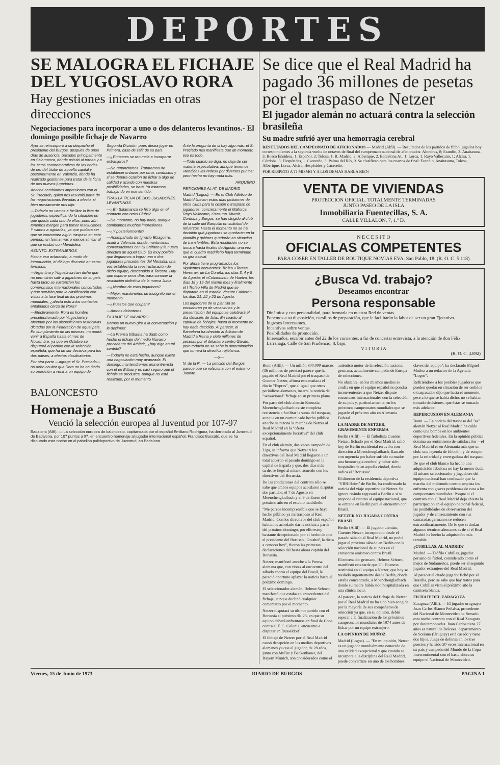DEPORTES
SE MALOGRA EL FICHAJE DEL YUGOSLAVO RORA
Hay gestiones iniciadas en otras direcciones
Negociaciones para incorporar a uno o dos delanteros levantinos.- El domingo posible fichaje de Navarro
Ayer se reincorporó a su despacho el presidente del Burgos, después de unos días de ausencia, pasados principalmente en Salamanca, donde asistió al torneo y a los actos conmemorativos de las bodas de oro del titular de aquella capital y posteriormente en Valencia, donde ha realizado gestiones para tratar de la ficha de dos nuevos jugadores.
Anoche cambiamos impresiones con el Sr. Preciado, quien nos resumió parte de las negociaciones llevadas a efecto, si bien previamente nos dijo:
—Todavía no vamos a facilitar la lista de jugadores, especificando la situación en que queda cada uno de ellos, pues aún tenemos margen para tomar resoluciones. Y vamos a agotarlas, ya que pudiera ser que se concretara algún traspaso en este periodo, en forma más o menos similar al que se realizó con Mendiolea.
ASUNTO: EXTRANJEROS
Hecha esa aclaración, a modo de introducción, el diálogo discurrió en estos términos:
—Argentina y Yugoslavia han dicho que no permitirán salir a jugadores de su país hasta tanto se sustencien los compromisos internacionales concertados y que servirán para la clasificación con vistas a la fase final de los próximos mundiales, ¿afecta esto a los contactos entablados cerca de Rora?
—Efectivamente, Rora es hombre preseleccionado por Yugoslavia y afectado por las disposiciones restrictivas dictadas por la Federación de aquel país. En cumplimiento de las mismas, no podrá venir a España hasta el mes de Noviembre, ya que en Octubre se disputará el partido con la selección española, que ha de ser decisiva para los dos países, a efectos clasificatorios.
Por otra parte —agrega el Sr. Preciado— no debo ocultar que Rora no ha ocultado su oposición a venir a un equipo de Segunda División, pues desea jugar en Primera, caso de salir de su país.
—¿Entonces se renuncia a incorporar extranjeros?
—No renunciamos. Trataremos de establecer enlaces por otros conductos y si se depara ocasión de fichar a algo de calidad y acorde con nuestras posibilidades, se hará. Ya estamos trabajando en ese sentido.
TRAS LA FICHA DE DOS JUGADORES LEVANTINOS
—¿En Salamanca se hizo algo en el contacto con otros Clubs?
—De momento, no hay nada, aunque cambiamos muchas impresiones.
—¿Y posteriormente?
—Acompañado de Ignacio Elzaguirre, acudí a Valencia, donde mantuvimos conversaciones con Di Stéfano y la nueva directiva de aquel Club. Es muy posible que lleguemos a lograr uno o dos jugadores procedentes del Mestalla, una vez establecida la reestructuración de dicho equipo, descendido a Tercera. Hay que esperar unos días para conocer la resolución definitiva de la nueva Junta.
—¿Nombre de esos jugadores?
—Mejor, mantenerles de incógnito por el momento.
—¿Puestos que ocupan?
—Ambos delanteros.
FICHAJE DE NAVARRO
Damos un nuevo giro a la conversación y le decimos:
—La Prensa bilbaína ha dado como hecho el fichaje del medio Navarro, procedente del Athlétic, ¿hay algo en tal sentido?
—Todavía no está hecho, aunque existe una negociación muy avanzada. El domingo mantendremos una entrevista con él en Bilbao y es casi seguro que el fichaje se produzca, aunque no está realizado, por el momento.
Ante la pregunta de si hay algo más, el Sr. Preciado nos manifiesta que de momento eso es todo.
—Todo cuanto se diga, no deja de ser materia especulativa, aunque tenemos «tendidas las redes» por diversos puntos; pero hecho no hay nada más.
ARQUERO
PETICIONES AL AT. DE MADRID
Madrid (Logos). — En el Club Atlético de Madrid llueven estos días peticiones de otros clubs para la cesión o traspaso de jugadores, concretamente el Mallorca, Rayo Vallecano, Osasuna, Murcia, Córdoba y Burgos, se han dirigido al club de la calle del Barquillo en solicitud de refuerzos. Hasta el momento no se ha decidido qué jugadores se quedarán en la plantilla y quiénes quedarán en situación de transferibles. Esta resolución no se tomará hasta finales de Agosto, una vez que el cuadro madrileño haya terminado su gira estival.
Por ahora tiene programados los siguientes encuentros: Trofeo «Teresa Herrera», de La Coruña, los días 3, 4 y 5 de Agosto; el «Colombino» de Huelva, los días 18 y 19 del mismo mes y finalmente el I Trofeo Villa de Madrid que se disputará en el estadio Vicente Calderón los días 21, 22 y 23 de Agosto.
Los jugadores de la plantilla se encuentran ya de vacaciones y la presentación del equipo se celebrará el día dieciséis de Julio. En cuanto al capítulo de fichajes, hasta el momento no hay nada decidido. Al parecer, el Barcelona ha ofrecido al Atlético de Madrid a Reina y siete millones de pesetas por el delantero centro Gárate, pero todavía no se sabe la determinación que tomará la directiva rojiblanca.
—o—
N. de la R. — La petición del Burgos parece que se relaciona con el extremo Juanito.
BALONCESTO
Homenaje a Buscató
Venció la selección europea al Juventud por 107-97
Badalona (Alfil). — La selección europea de baloncesto, capitaneada por el español Emiliano Rodríguez, ha derrotado al Juventud de Badalona, por 107 puntos a 97, en encuentro homenaje al jugador internacional español, Francisco Buscató, que se ha disputado esta noche en el pabellón polideportivo de Juventud, en Badalona.
Se dice que el Real Madrid ha pagado 36 millones de pesetas por el traspaso de Netzer
El jugador alemán no actuará contra la selección brasileña
Su madre sufrió ayer una hemorragia cerebral
RESULTADOS DEL CAMPEONATO DE AFICIONADOS — Madrid (Alfil). — Resultados de los partidos de fútbol jugados hoy correspondientes a la segunda vuelta de octavos de final del campeonato nacional de aficionados: Alondras, 0; Erandio, 3. Anaitasuna, 3; Bosco Ensidesa, 1. Español, 3; Tolosa, 1. R. Madrid, 2; Alberique, 2. Barcelona At., 1; Lorca, 1. Rayo Vallecano, 1; Alcira, 1. Córdoba, 3; Hespérides, 1. Cacereño, 3; Palma del Río, 0. Se clasifican para los cuartos de final: Erandio, Anaitasuna, Tolosa, Alberique, Lorca, Alcira, Hespérides y Cacereño.
POR RESPETO A TI MISMO Y A LOS DEMAS HABLA BIEN
VENTA DE VIVIENDAS
PROTECCION OFICIAL. TOTALMENTE TERMINADAS
JUNTO PASEO DE LA ISLA
Inmobiliaria Fuentecillas, S. A.
CALLE VILLALON, 7, 1.º D.
N E C E S I T O
OFICIALAS COMPETENTES
PARA COSER EN TALLER DE BOUTIQUE NOVIAS EVA. San Pablo, 18. (R. O. C. 5.118)
¿Busca Vd. trabajo?
Deseamos encontrar
Persona responsable
Dinámica y con personalidad, para formarla en nuestra Red de ventas.
Ponemos a su disposición, cursillos de preparación, que le facilitarán la labor de ser un gran Ejecutivo.
Ingresos interesantes.
Incentivos sobre ventas.
Posibilidades de promoción.
Interesados, escribir antes del 22 de los corrientes, a fin de concertar entrevista, a la atención de don Félix Larrañaga. Calle de San Prudencio, 8, bajo.
V I T O R I A
(R. O. C. 4.892)
Bonn (Alfil). — Un millón 800.000 marcos (36 millones de pesetas) parece que ha pagado el Real Madrid por el traspaso de Guenter Netzer, afirma esta mañana el diario "Expres", que al igual que otros periódicos alemanes, inserta la noticia del "sensacional" fichaje en su primera plana.
Por parte del club alemán Borussia Moenchengladbach existe completa resistencia a facilitar la suma del traspaso, aunque en un comunicado hecho público anoche se razona la marcha de Netzer al Real Madrid en la "oferta excepcionalmente lucrativa" del club español.
En el club alemán, dos veces campeón de Liga, se informa que Netzer y los directivos del Real Madrid llegaron a un total acuerdo el pasado domingo en la capital de España y que, dos días más tarde, se llegó al mismo acuerdo con los directivos del Borussia.
De las condiciones del contrato sólo se sabe que ambos equipos acordaron disputar dos partidos, el 7 de Agosto en Moenchengladbach y el 9 de Enero del próximo año en el estadio madrileño.
"Me parece incomprensible que se haya hecho público ya mi traspaso al Real Madrid. Con los directivos del club español habíamos acordado dar la noticia a partir del próximo domingo, por ello estoy bastante decepcionado por el hecho de que el presidente del Borussia, Grashof, la diera a conocer hoy", fueron las primeras declaraciones del hasta ahora capitán del Borussia.
Netzer, manifestó anoche a la Prensa alemana que, con vistas al encuentro del sábado contra el equipo del Brasil, le pareció oportuno aplazar la noticia hasta el próximo domingo.
El seleccionador alemán, Helmut Schoen, manifestó que estaba en antecedentes del fichaje, aunque declinó cualquier comentario por el momento.
Netzer disputará su último partido con el Borussia el próximo día 23, en que su equipo deberá enfrentarse en final de Copa contra el F. C. Colonia, encuentro a disputar en Dusseldorf.
El fichaje de Netzer por el Real Madrid causó decepción en los medios deportivos alemanes ya que el jugador, de 28 años, junto con Müller y Beckenbauer, del Bayern Munich, son considerados como el auténtico motor de la selección nacional germana, actualmente campeón de Europa de selecciones.
No obstante, en los mismos medios se confía en que el equipo español no pondrá inconvenientes a que Netzer dispute encuentros internacionales con la selección de su país y, particularmente, en los próximos campeonatos mundiales que se jugarán el próximo año en Alemania Federal.
LA MADRE DE NETZER, GRAVEMENTE ENFERMA
Berlín (Alfil). — El futbolista Guenter Netzer, fichado por el Real Madrid, salió hoy de Berlín occidental en avión con dirección a Moenchengladbach, llamado con urgencia por haber sufrido su madre una hemorragia cerebral y haber sido hospitalizada en aquella ciudad, donde radica el "Borussia".
El director de la residencia deportiva "VBB-Heim" de Berlín, ha confirmado la noticia del viaje repentino de Netzer. Se ignora cuándo regresará a Berlín o si se propone el retorno al equipo nacional, que se entrena en Berlín para el encuentro con Brasil.
NETZER NO JUGARA CONTRA BRASIL
Berlín (Alfil). — El jugador alemán, Guenter Netzer, incorporado desde el pasado sábado al Real Madrid, no podrá jugar el próximo sábado en Berlín con la selección nacional de su país en el encuentro amistoso contra Brasil.
El entrenador germano, Helmut Schoen, manifestó esta tarde que Uli Hoeness sustituirá en el equipo a Netzer, que hoy se trasladó urgentemente desde Berlín, donde estaba concentrado, a Moenchengladbach donde su madre había sido hospitalizada en una clínica local.
Al parecer, la noticia del fichaje de Netzer por el Real Madrid no ha sido bien acogida por la mayoría de sus compañeros de selección ya que, en su opinión, debió esperar a la finalización de los próximos campeonatos mundiales de 1974 antes de fichar por un equipo extranjero.
LA OPINION DE MUÑOZ
Madrid (Logos). — "En mi opinión, Netzer es un jugador mundialmente conocido de una calidad excepcional y que cuando se incorpore a la disciplina del Real Madrid, puede convertirse en uno de los hombres claves del equipo", ha declarado Miguel Muñoz a un redactor de la Agencia "Logos".
Refiriéndose a los posibles jugadores que pueden quedar en situación de ser cedidos o traspasados dijo que hasta el momento, pese a lo que se había dicho, no se habían tomado decisiones, que éstas se tomarán más adelante.
REPERCUSION EN ALEMANIA
Bonn. — La noticia del traspaso del "as" alemán Netzer al Real Madrid ha caído como una bomba en los ambientes deportivos federales. En la opinión pública domina un sentimiento de satisfacción —el Real Madrid es en Alemania más que un club, una leyenda de fútbol— y de estupor por la celeridad y envergadura del traspaso.
De que el club blanco ha hecho una adquisición fabulosa no hay la menor duda. El mismo seleccionador y jugadores del equipo nacional han confesado que la marcha del melenudo centrocampista les enfrenta con graves problemas de cara a los campeonatos mundiales. Porque si el contrato con el Real Madrid deja abierta la participación en el equipo nacional federal, las posibilidades de observación del jugador y de entrenamiento con sus camaradas germanos se reducen extraordinariamente. De lo que sí dudan algunos técnicos alemanes es de si el Real Madrid ha hecho la adquisición más rentable.
¿CUBILLAS, AL MADRID?
Madrid. — Teófilo Cubillas, jugador peruano de fútbol, considerado como el mejor de Sudamérica, puede ser el segundo jugador extranjero del Real Madrid.
Al parecer el citado jugador fichó por el Brasilia, pero se sabe que hay tratos para que Cubillas vista el próximo año la camiseta blanca.
FICHAJE DEL ZARAGOZA
Zaragoza (Alfil). — El jugador uruguayo Juan Carlos Blanco Peñalva, procedente del Nacional de Montevideo ha firmado esta noche contrato con el Real Zaragoza, por dos temporadas. Juan Carlos tiene 27 años es natural de Dolores, departamento de Soriano (Uruguay) está casado y tiene dos hijos. Juega de defensa en los tres puestos y ha sido 20 veces internacional en su país y campeón del Mundo de la Copa Intercontinental con el hasta ahora su equipo el Nacional de Montevideo.
Viernes, 15 de Junio de 1973 DIARIO DE BURGOS PAGINA 1